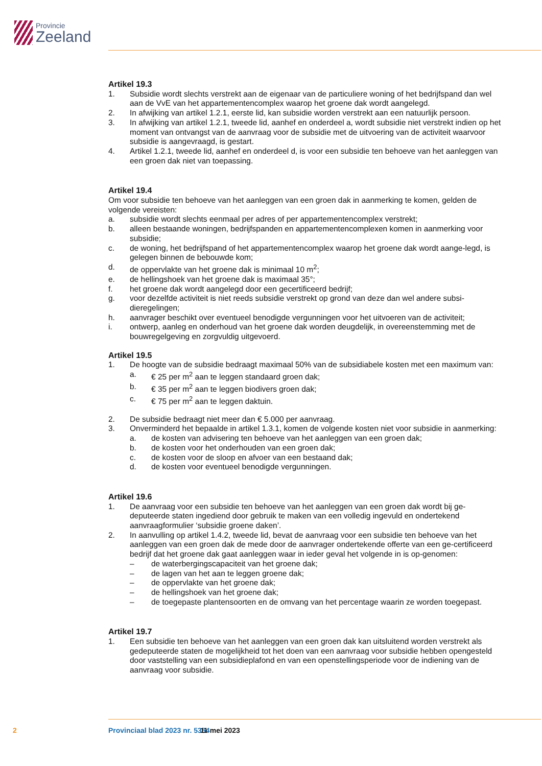Provincie
Zeeland
Artikel 19.3
1. Subsidie wordt slechts verstrekt aan de eigenaar van de particuliere woning of het bedrijfspand dan wel aan de VvE van het appartementencomplex waarop het groene dak wordt aangelegd.
2. In afwijking van artikel 1.2.1, eerste lid, kan subsidie worden verstrekt aan een natuurlijk persoon.
3. In afwijking van artikel 1.2.1, tweede lid, aanhef en onderdeel a, wordt subsidie niet verstrekt indien op het moment van ontvangst van de aanvraag voor de subsidie met de uitvoering van de activiteit waarvoor subsidie is aangevraagd, is gestart.
4. Artikel 1.2.1, tweede lid, aanhef en onderdeel d, is voor een subsidie ten behoeve van het aanleggen van een groen dak niet van toepassing.
Artikel 19.4
Om voor subsidie ten behoeve van het aanleggen van een groen dak in aanmerking te komen, gelden de volgende vereisten:
a. subsidie wordt slechts eenmaal per adres of per appartementencomplex verstrekt;
b. alleen bestaande woningen, bedrijfspanden en appartementencomplexen komen in aanmerking voor subsidie;
c. de woning, het bedrijfspand of het appartementencomplex waarop het groene dak wordt aange-legd, is gelegen binnen de bebouwde kom;
d. de oppervlakte van het groene dak is minimaal 10 m<sup>2</sup>;
e. de hellingshoek van het groene dak is maximaal 35°;
f. het groene dak wordt aangelegd door een gecertificeerd bedrijf;
g. voor dezelfde activiteit is niet reeds subsidie verstrekt op grond van deze dan wel andere subsi-dieregelingen;
h. aanvrager beschikt over eventueel benodigde vergunningen voor het uitvoeren van de activiteit;
i. ontwerp, aanleg en onderhoud van het groene dak worden deugdelijk, in overeenstemming met de bouwregelgeving en zorgvuldig uitgevoerd.
Artikel 19.5
1. De hoogte van de subsidie bedraagt maximaal 50% van de subsidiabele kosten met een maximum van:
a. € 25 per m<sup>2</sup> aan te leggen standaard groen dak;
b. € 35 per m<sup>2</sup> aan te leggen biodivers groen dak;
c. € 75 per m<sup>2</sup> aan te leggen daktuin.
2. De subsidie bedraagt niet meer dan € 5.000 per aanvraag.
3. Onverminderd het bepaalde in artikel 1.3.1, komen de volgende kosten niet voor subsidie in aanmerking:
a. de kosten van advisering ten behoeve van het aanleggen van een groen dak;
b. de kosten voor het onderhouden van een groen dak;
c. de kosten voor de sloop en afvoer van een bestaand dak;
d. de kosten voor eventueel benodigde vergunningen.
Artikel 19.6
1. De aanvraag voor een subsidie ten behoeve van het aanleggen van een groen dak wordt bij ge-deputeerde staten ingediend door gebruik te maken van een volledig ingevuld en ondertekend aanvraagformulier ‘subsidie groene daken’.
2. In aanvulling op artikel 1.4.2, tweede lid, bevat de aanvraag voor een subsidie ten behoeve van het aanleggen van een groen dak de mede door de aanvrager ondertekende offerte van een ge-certificeerd bedrijf dat het groene dak gaat aanleggen waar in ieder geval het volgende in is op-genomen:
– de waterbergingscapaciteit van het groene dak;
– de lagen van het aan te leggen groene dak;
– de oppervlakte van het groene dak;
– de hellingshoek van het groene dak;
– de toegepaste plantensoorten en de omvang van het percentage waarin ze worden toegepast.
Artikel 19.7
1. Een subsidie ten behoeve van het aanleggen van een groen dak kan uitsluitend worden verstrekt als gedeputeerde staten de mogelijkheid tot het doen van een aanvraag voor subsidie hebben opengesteld door vaststelling van een subsidieplafond en van een openstellingsperiode voor de indiening van de aanvraag voor subsidie.
2 Provinciaal blad 2023 nr. 5354 11 mei 2023